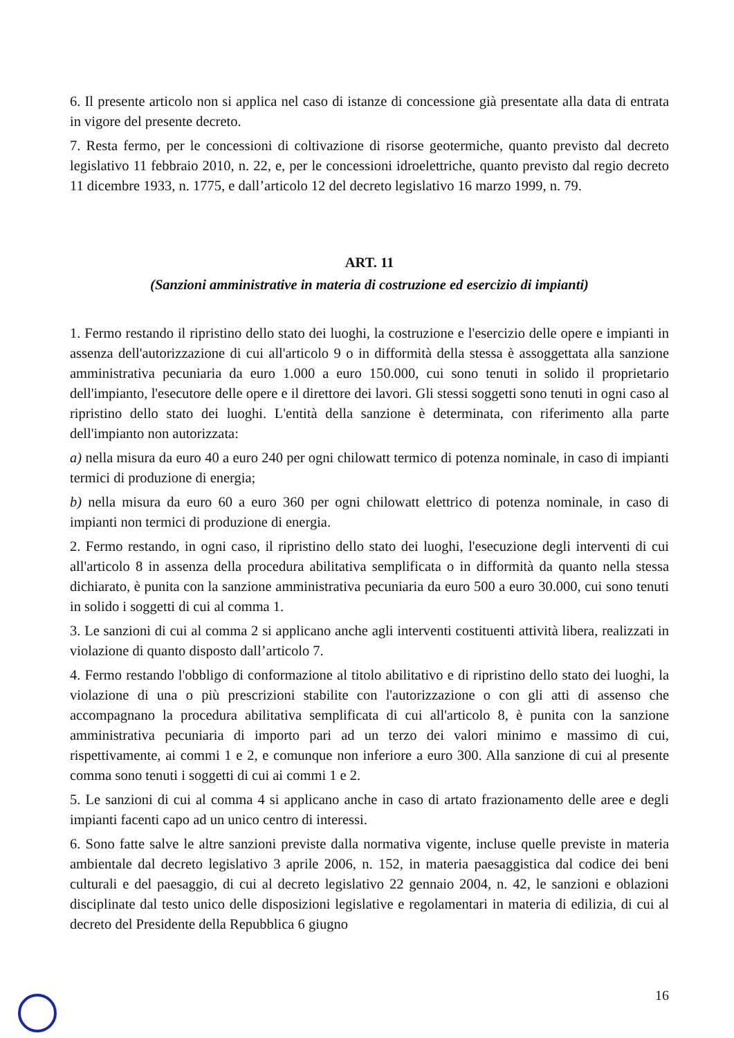6. Il presente articolo non si applica nel caso di istanze di concessione già presentate alla data di entrata in vigore del presente decreto.
7. Resta fermo, per le concessioni di coltivazione di risorse geotermiche, quanto previsto dal decreto legislativo 11 febbraio 2010, n. 22, e, per le concessioni idroelettriche, quanto previsto dal regio decreto 11 dicembre 1933, n. 1775, e dall’articolo 12 del decreto legislativo 16 marzo 1999, n. 79.
ART. 11
(Sanzioni amministrative in materia di costruzione ed esercizio di impianti)
1. Fermo restando il ripristino dello stato dei luoghi, la costruzione e l'esercizio delle opere e impianti in assenza dell'autorizzazione di cui all'articolo 9 o in difformità della stessa è assoggettata alla sanzione amministrativa pecuniaria da euro 1.000 a euro 150.000, cui sono tenuti in solido il proprietario dell'impianto, l'esecutore delle opere e il direttore dei lavori. Gli stessi soggetti sono tenuti in ogni caso al ripristino dello stato dei luoghi. L'entità della sanzione è determinata, con riferimento alla parte dell'impianto non autorizzata:
a) nella misura da euro 40 a euro 240 per ogni chilowatt termico di potenza nominale, in caso di impianti termici di produzione di energia;
b) nella misura da euro 60 a euro 360 per ogni chilowatt elettrico di potenza nominale, in caso di impianti non termici di produzione di energia.
2. Fermo restando, in ogni caso, il ripristino dello stato dei luoghi, l'esecuzione degli interventi di cui all'articolo 8 in assenza della procedura abilitativa semplificata o in difformità da quanto nella stessa dichiarato, è punita con la sanzione amministrativa pecuniaria da euro 500 a euro 30.000, cui sono tenuti in solido i soggetti di cui al comma 1.
3. Le sanzioni di cui al comma 2 si applicano anche agli interventi costituenti attività libera, realizzati in violazione di quanto disposto dall’articolo 7.
4. Fermo restando l'obbligo di conformazione al titolo abilitativo e di ripristino dello stato dei luoghi, la violazione di una o più prescrizioni stabilite con l'autorizzazione o con gli atti di assenso che accompagnano la procedura abilitativa semplificata di cui all'articolo 8, è punita con la sanzione amministrativa pecuniaria di importo pari ad un terzo dei valori minimo e massimo di cui, rispettivamente, ai commi 1 e 2, e comunque non inferiore a euro 300. Alla sanzione di cui al presente comma sono tenuti i soggetti di cui ai commi 1 e 2.
5. Le sanzioni di cui al comma 4 si applicano anche in caso di artato frazionamento delle aree e degli impianti facenti capo ad un unico centro di interessi.
6. Sono fatte salve le altre sanzioni previste dalla normativa vigente, incluse quelle previste in materia ambientale dal decreto legislativo 3 aprile 2006, n. 152, in materia paesaggistica dal codice dei beni culturali e del paesaggio, di cui al decreto legislativo 22 gennaio 2004, n. 42, le sanzioni e oblazioni disciplinate dal testo unico delle disposizioni legislative e regolamentari in materia di edilizia, di cui al decreto del Presidente della Repubblica 6 giugno
16